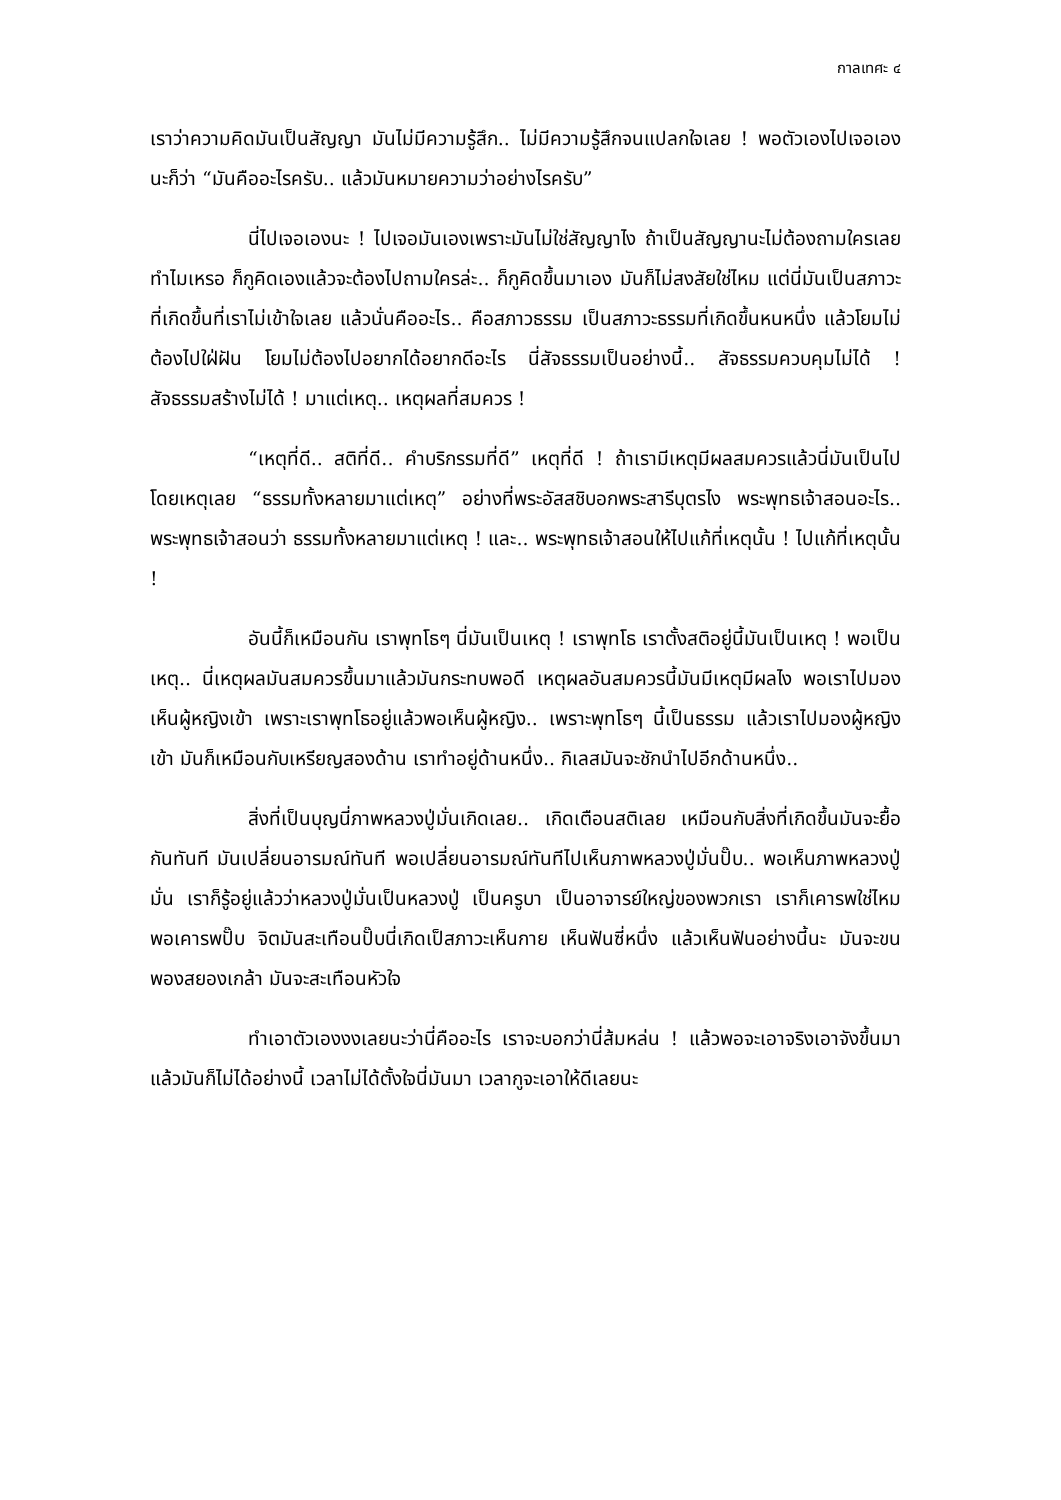กาลเทศะ ๔
เราว่าความคิดมันเป็นสัญญา มันไม่มีความรู้สึก.. ไม่มีความรู้สึกจนแปลกใจเลย ! พอตัวเองไปเจอเองนะก็ว่า “มันคืออะไรครับ.. แล้วมันหมายความว่าอย่างไรครับ”
นี่ไปเจอเองนะ ! ไปเจอมันเองเพราะมันไม่ใช่สัญญาไง ถ้าเป็นสัญญานะไม่ต้องถามใครเลย ทำไมเหรอ ก็กูคิดเองแล้วจะต้องไปถามใครล่ะ.. ก็กูคิดขึ้นมาเอง มันก็ไม่สงสัยใช่ไหม แต่นี่มันเป็นสภาวะที่เกิดขึ้นที่เราไม่เข้าใจเลย แล้วนั่นคืออะไร.. คือสภาวธรรม เป็นสภาวะธรรมที่เกิดขึ้นหนหนึ่ง แล้วโยมไม่ต้องไปใฝ่ฝัน โยมไม่ต้องไปอยากได้อยากดีอะไร นี่สัจธรรมเป็นอย่างนี้.. สัจธรรมควบคุมไม่ได้ ! สัจธรรมสร้างไม่ได้ ! มาแต่เหตุ.. เหตุผลที่สมควร !
“เหตุที่ดี.. สติที่ดี.. คำบริกรรมที่ดี” เหตุที่ดี ! ถ้าเรามีเหตุมีผลสมควรแล้วนี่มันเป็นไปโดยเหตุเลย “ธรรมทั้งหลายมาแต่เหตุ” อย่างที่พระอัสสชิบอกพระสารีบุตรไง พระพุทธเจ้าสอนอะไร.. พระพุทธเจ้าสอนว่า ธรรมทั้งหลายมาแต่เหตุ ! และ.. พระพุทธเจ้าสอนให้ไปแก้ที่เหตุนั้น ! ไปแก้ที่เหตุนั้น !
อันนี้ก็เหมือนกัน เราพุทโธๆ นี่มันเป็นเหตุ ! เราพุทโธ เราตั้งสติอยู่นี้มันเป็นเหตุ ! พอเป็นเหตุ.. นี่เหตุผลมันสมควรขึ้นมาแล้วมันกระทบพอดี เหตุผลอันสมควรนี้มันมีเหตุมีผลไง พอเราไปมองเห็นผู้หญิงเข้า เพราะเราพุทโธอยู่แล้วพอเห็นผู้หญิง.. เพราะพุทโธๆ นี้เป็นธรรม แล้วเราไปมองผู้หญิงเข้า มันก็เหมือนกับเหรียญสองด้าน เราทำอยู่ด้านหนึ่ง.. กิเลสมันจะชักนำไปอีกด้านหนึ่ง..
สิ่งที่เป็นบุญนี่ภาพหลวงปู่มั่นเกิดเลย.. เกิดเตือนสติเลย เหมือนกับสิ่งที่เกิดขึ้นมันจะยื้อกันทันที มันเปลี่ยนอารมณ์ทันที พอเปลี่ยนอารมณ์ทันทีไปเห็นภาพหลวงปู่มั่นปั๊บ.. พอเห็นภาพหลวงปู่มั่น เราก็รู้อยู่แล้วว่าหลวงปู่มั่นเป็นหลวงปู่ เป็นครูบา เป็นอาจารย์ใหญ่ของพวกเรา เราก็เคารพใช่ไหม พอเคารพปั๊บ จิตมันสะเทือนปั๊บนี่เกิดเป็สภาวะเห็นกาย เห็นฟันซี่หนึ่ง แล้วเห็นฟันอย่างนี้นะ มันจะขนพองสยองเกล้า มันจะสะเทือนหัวใจ
ทำเอาตัวเองงงเลยนะว่านี่คืออะไร เราจะบอกว่านี่ส้มหล่น ! แล้วพอจะเอาจริงเอาจังขึ้นมาแล้วมันก็ไม่ได้อย่างนี้ เวลาไม่ได้ตั้งใจนี่มันมา เวลากูจะเอาให้ดีเลยนะ